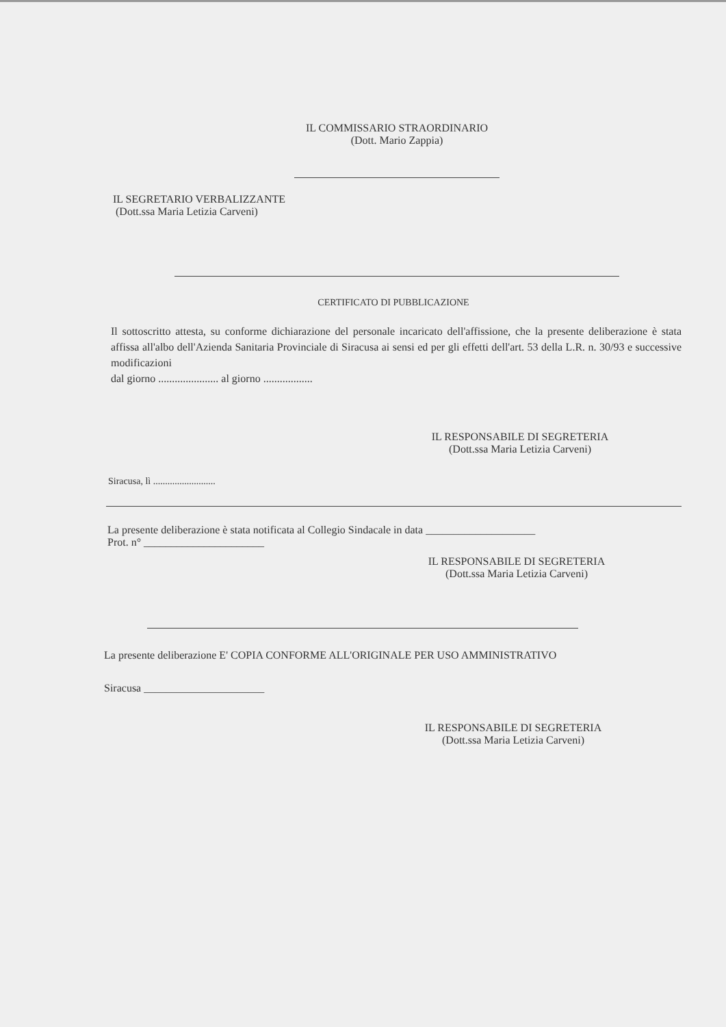IL COMMISSARIO STRAORDINARIO
(Dott. Mario Zappia)
IL SEGRETARIO VERBALIZZANTE
(Dott.ssa Maria Letizia Carveni)
CERTIFICATO DI PUBBLICAZIONE
Il sottoscritto attesta, su conforme dichiarazione del personale incaricato dell'affissione, che la presente deliberazione è stata affissa all'albo dell'Azienda Sanitaria Provinciale di Siracusa ai sensi ed per gli effetti dell'art. 53 della L.R. n. 30/93 e successive modificazioni
dal giorno ...................... al giorno ..................
IL RESPONSABILE DI SEGRETERIA
(Dott.ssa Maria Letizia Carveni)
Siracusa, lì ..........................
La presente deliberazione è stata notificata al Collegio Sindacale in data ____________________
Prot. n° ______________________
IL RESPONSABILE DI SEGRETERIA
(Dott.ssa Maria Letizia Carveni)
La presente deliberazione E' COPIA CONFORME ALL'ORIGINALE PER USO AMMINISTRATIVO
Siracusa ______________________
IL RESPONSABILE DI SEGRETERIA
(Dott.ssa Maria Letizia Carveni)